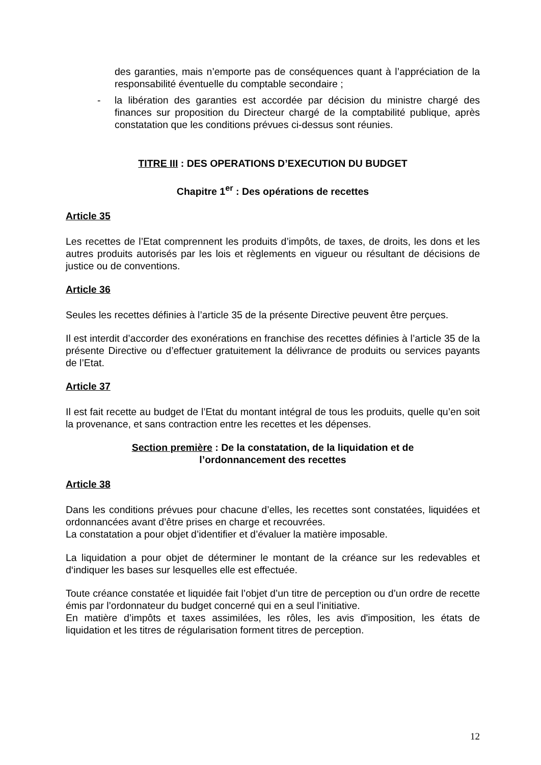des garanties, mais n’emporte pas de conséquences quant à l’appréciation de la responsabilité éventuelle du comptable secondaire ;
- la libération des garanties est accordée par décision du ministre chargé des finances sur proposition du Directeur chargé de la comptabilité publique, après constatation que les conditions prévues ci-dessus sont réunies.
TITRE III : DES OPERATIONS D’EXECUTION DU BUDGET
Chapitre 1<sup>er</sup> : Des opérations de recettes
Article 35
Les recettes de l’Etat comprennent les produits d’impôts, de taxes, de droits, les dons et les autres produits autorisés par les lois et règlements en vigueur ou résultant de décisions de justice ou de conventions.
Article 36
Seules les recettes définies à l’article 35 de la présente Directive peuvent être perçues.
Il est interdit d’accorder des exonérations en franchise des recettes définies à l’article 35 de la présente Directive ou d’effectuer gratuitement la délivrance de produits ou services payants de l’Etat.
Article 37
Il est fait recette au budget de l’Etat du montant intégral de tous les produits, quelle qu’en soit la provenance, et sans contraction entre les recettes et les dépenses.
Section première : De la constatation, de la liquidation et de
l’ordonnancement des recettes
Article 38
Dans les conditions prévues pour chacune d’elles, les recettes sont constatées, liquidées et ordonnancées avant d’être prises en charge et recouvrées.
La constatation a pour objet d’identifier et d’évaluer la matière imposable.
La liquidation a pour objet de déterminer le montant de la créance sur les redevables et d‘indiquer les bases sur lesquelles elle est effectuée.
Toute créance constatée et liquidée fait l’objet d’un titre de perception ou d’un ordre de recette émis par l’ordonnateur du budget concerné qui en a seul l’initiative.
En matière d’impôts et taxes assimilées, les rôles, les avis d'imposition, les états de liquidation et les titres de régularisation forment titres de perception.
12